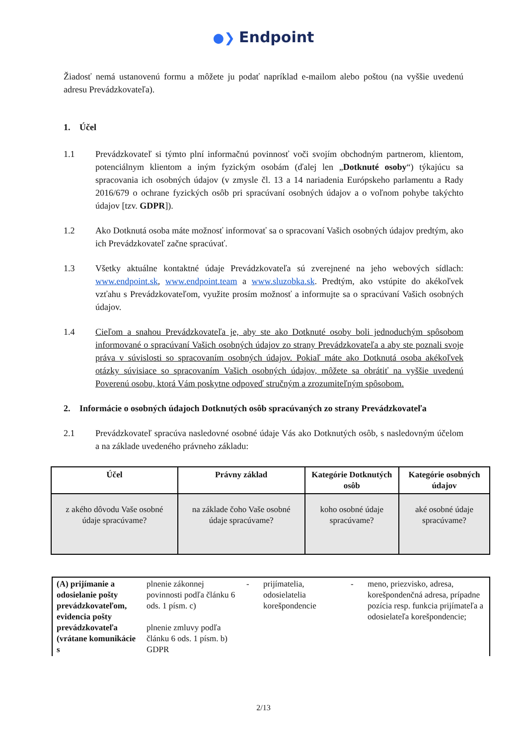●❯ Endpoint
Žiadosť nemá ustanovenú formu a môžete ju podať napríklad e-mailom alebo poštou (na vyššie uvedenú adresu Prevádzkovateľa).
1. Účel
1.1 Prevádzkovateľ si týmto plní informačnú povinnosť voči svojím obchodným partnerom, klientom, potenciálnym klientom a iným fyzickým osobám (ďalej len „Dotknuté osoby“) týkajúcu sa spracovania ich osobných údajov (v zmysle čl. 13 a 14 nariadenia Európskeho parlamentu a Rady 2016/679 o ochrane fyzických osôb pri spracúvaní osobných údajov a o voľnom pohybe takýchto údajov [tzv. GDPR]).
1.2 Ako Dotknutá osoba máte možnosť informovať sa o spracovaní Vašich osobných údajov predtým, ako ich Prevádzkovateľ začne spracúvať.
1.3 Všetky aktuálne kontaktné údaje Prevádzkovateľa sú zverejnené na jeho webových sídlach: www.endpoint.sk, www.endpoint.team a www.sluzobka.sk. Predtým, ako vstúpite do akékoľvek vzťahu s Prevádzkovateľom, využite prosím možnosť a informujte sa o spracúvaní Vašich osobných údajov.
1.4 Cieľom a snahou Prevádzkovateľa je, aby ste ako Dotknuté osoby boli jednoduchým spôsobom informované o spracúvaní Vašich osobných údajov zo strany Prevádzkovateľa a aby ste poznali svoje práva v súvislosti so spracovaním osobných údajov. Pokiaľ máte ako Dotknutá osoba akékoľvek otázky súvisiace so spracovaním Vašich osobných údajov, môžete sa obrátiť na vyššie uvedenú Poverenú osobu, ktorá Vám poskytne odpoveď stručným a zrozumiteľným spôsobom.
2. Informácie o osobných údajoch Dotknutých osôb spracúvaných zo strany Prevádzkovateľa
2.1 Prevádzkovateľ spracúva nasledovné osobné údaje Vás ako Dotknutých osôb, s nasledovným účelom a na základe uvedeného právneho základu:
| Účel | Právny základ | Kategórie Dotknutých osôb | Kategórie osobných údajov |
| --- | --- | --- | --- |
| z akého dôvodu Vaše osobné údaje spracúvame? | na základe čoho Vaše osobné údaje spracúvame? | koho osobné údaje spracúvame? | aké osobné údaje spracúvame? |
| (A) prijímanie a odosielanie pošty prevádzkovateľom, evidencia pošty prevádzkovateľa (vrátane komunikácie s | plnenie zákonnej povinnosti podľa článku 6 ods. 1 písm. c) plnenie zmluvy podľa článku 6 ods. 1 písm. b) GDPR | - | prijímatelia, odosielatelia korešpondencie | - | meno, priezvisko, adresa, korešpondenčná adresa, prípadne pozícia resp. funkcia prijímateľa a odosielateľa korešpondencie; |
2/13